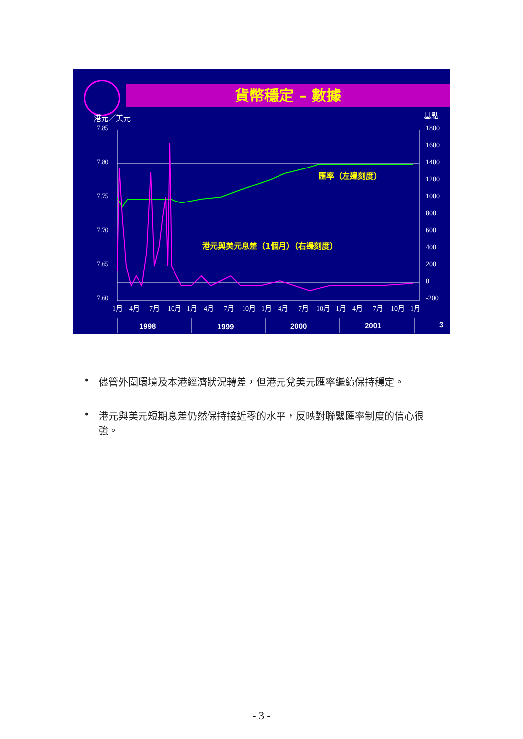貨幣穩定 – 數據
港元／美元
基點
7.85
7.80
7.75
7.70
7.65
7.60
1800
1600
1400
1200
1000
800
600
400
200
0
-200
1月
4月
7月
10月
1月
4月
7月
10月
1月
4月
7月
10月
1月
4月
7月
10月
1月
1998
1999
2000
2001
3
匯率（左邊刻度）
港元與美元息差（1個月）（右邊刻度）
• 儘管外圍環境及本港經濟狀況轉差，但港元兌美元匯率繼續保持穩定。
• 港元與美元短期息差仍然保持接近零的水平，反映對聯繫匯率制度的信心很強。
- 3 -